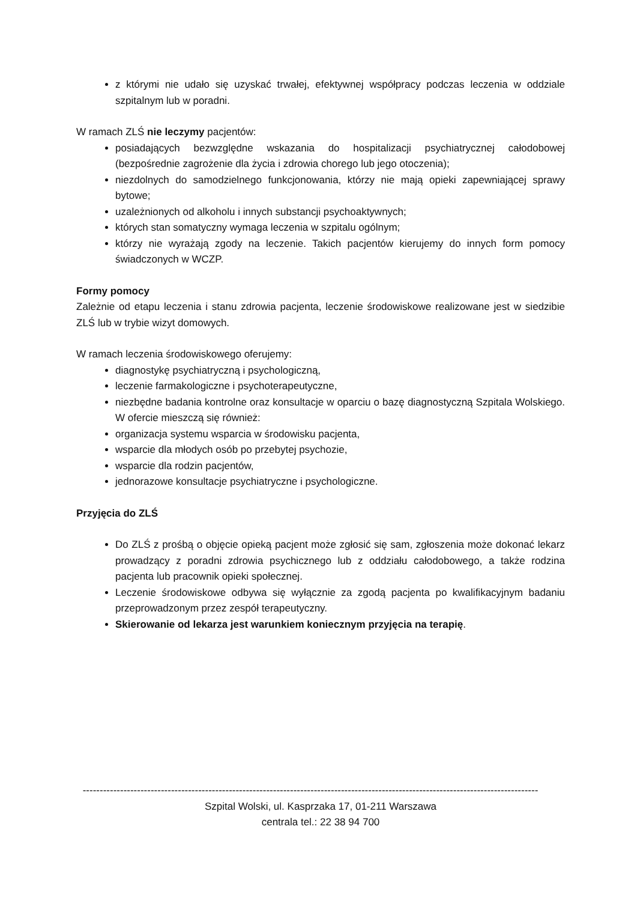z którymi nie udało się uzyskać trwałej, efektywnej współpracy podczas leczenia w oddziale szpitalnym lub w poradni.
W ramach ZLŚ nie leczymy pacjentów:
posiadających bezwzględne wskazania do hospitalizacji psychiatrycznej całodobowej (bezpośrednie zagrożenie dla życia i zdrowia chorego lub jego otoczenia);
niezdolnych do samodzielnego funkcjonowania, którzy nie mają opieki zapewniającej sprawy bytowe;
uzależnionych od alkoholu i innych substancji psychoaktywnych;
których stan somatyczny wymaga leczenia w szpitalu ogólnym;
którzy nie wyrażają zgody na leczenie. Takich pacjentów kierujemy do innych form pomocy świadczonych w WCZP.
Formy pomocy
Zależnie od etapu leczenia i stanu zdrowia pacjenta, leczenie środowiskowe realizowane jest w siedzibie ZLŚ lub w trybie wizyt domowych.
W ramach leczenia środowiskowego oferujemy:
diagnostykę psychiatryczną i psychologiczną,
leczenie farmakologiczne i psychoterapeutyczne,
niezbędne badania kontrolne oraz konsultacje w oparciu o bazę diagnostyczną Szpitala Wolskiego. W ofercie mieszczą się również:
organizacja systemu wsparcia w środowisku pacjenta,
wsparcie dla młodych osób po przebytej psychozie,
wsparcie dla rodzin pacjentów,
jednorazowe konsultacje psychiatryczne i psychologiczne.
Przyjęcia do ZLŚ
Do ZLŚ z prośbą o objęcie opieką pacjent może zgłosić się sam, zgłoszenia może dokonać lekarz prowadzący z poradni zdrowia psychicznego lub z oddziału całodobowego, a także rodzina pacjenta lub pracownik opieki społecznej.
Leczenie środowiskowe odbywa się wyłącznie za zgodą pacjenta po kwalifikacyjnym badaniu przeprowadzonym przez zespół terapeutyczny.
Skierowanie od lekarza jest warunkiem koniecznym przyjęcia na terapię.
--------------------------------------------------------------------------------------------------------------------------------------
Szpital Wolski, ul. Kasprzaka 17, 01-211 Warszawa
centrala tel.: 22 38 94 700